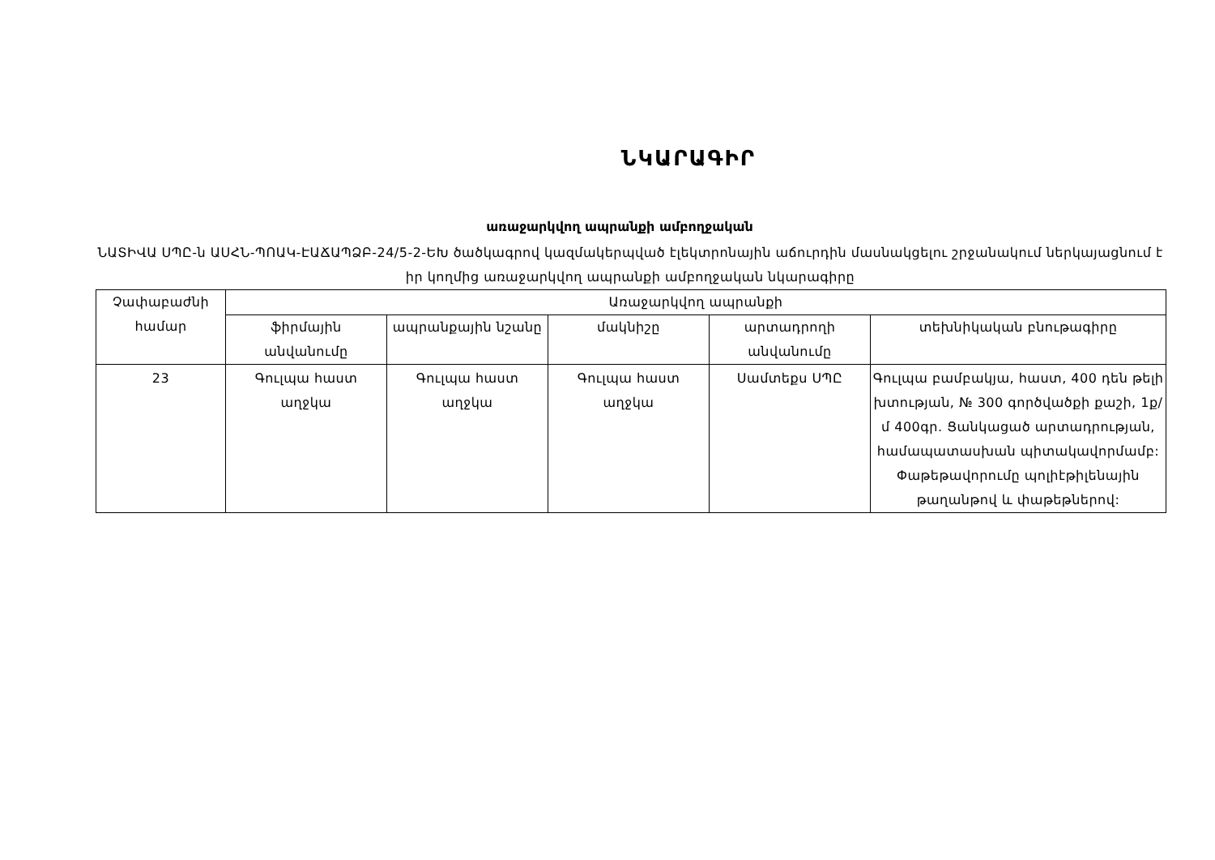ՆԿԱՐԱԳԻՐ
առաջարկվող ապրանքի ամբողջական
ՆԱՏԻՎԱ ՍՊԸ-ն ԱՍՀՆ-ՊՈԱԿ-ԷԱՃԱՊՁԲ-24/5-2-ԵԽ ծածկագրով կազմակերպված էլեկտրոնային աճուրդին մասնակցելու շրջանակում ներկայացնում է իր կողմից առաջարկվող ապրանքի ամբողջական նկարագիրը
| Չափաբաժնի համար | Առաջարկվող ապրանքի | | | | |
| --- | --- | --- | --- | --- | --- |
| | ֆիրմային անվանումը | ապրանքային նշանը | մակնիշը | արտադրողի անվանումը | տեխնիկական բնութագիրը |
| 23 | Գուլպա հաստ աղջկա | Գուլպա հաստ աղջկա | Գուլպա հաստ աղջկա | Սամտեքս ՍՊԸ | Գուլպա բամբակյա, հաստ, 400 դեն թելի խտության, № 300 գործվածքի քաշի, 1ք/մ 400գր. Ցանկացած արտադրության, համապատասխան պիտակավորմամբ: Փաթեթավորումը պոլիէթիլենային թաղանթով և փաթեթներով: |